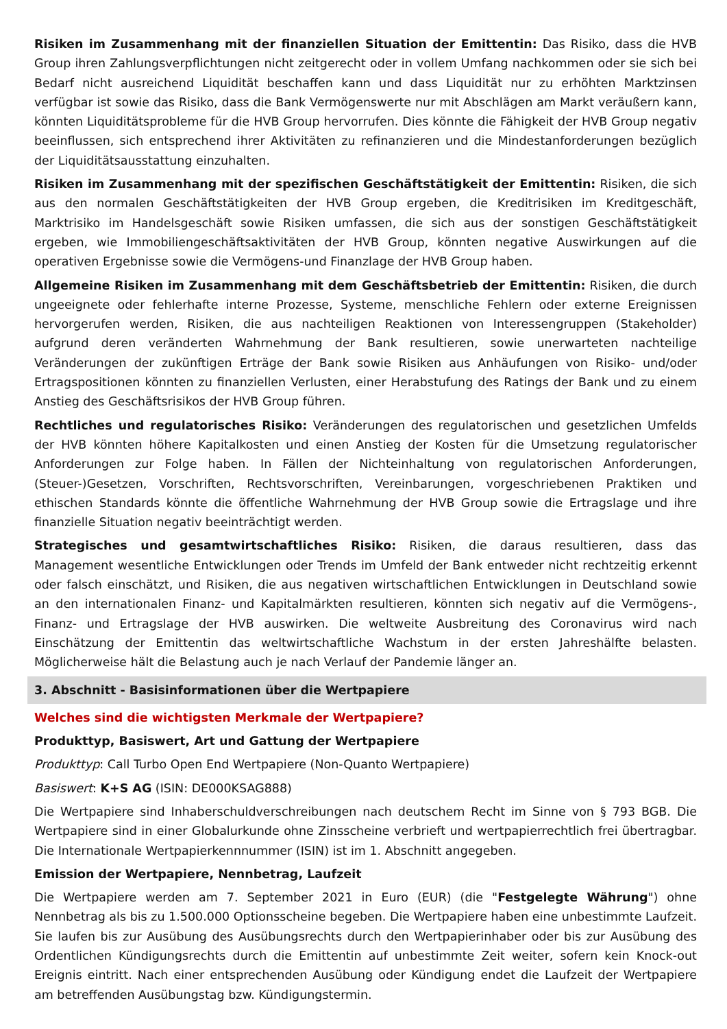Risiken im Zusammenhang mit der finanziellen Situation der Emittentin: Das Risiko, dass die HVB Group ihren Zahlungsverpflichtungen nicht zeitgerecht oder in vollem Umfang nachkommen oder sie sich bei Bedarf nicht ausreichend Liquidität beschaffen kann und dass Liquidität nur zu erhöhten Marktzinsen verfügbar ist sowie das Risiko, dass die Bank Vermögenswerte nur mit Abschlägen am Markt veräußern kann, könnten Liquiditätsprobleme für die HVB Group hervorrufen. Dies könnte die Fähigkeit der HVB Group negativ beeinflussen, sich entsprechend ihrer Aktivitäten zu refinanzieren und die Mindestanforderungen bezüglich der Liquiditätsausstattung einzuhalten.
Risiken im Zusammenhang mit der spezifischen Geschäftstätigkeit der Emittentin: Risiken, die sich aus den normalen Geschäftstätigkeiten der HVB Group ergeben, die Kreditrisiken im Kreditgeschäft, Marktrisiko im Handelsgeschäft sowie Risiken umfassen, die sich aus der sonstigen Geschäftstätigkeit ergeben, wie Immobiliengeschäftsaktivitäten der HVB Group, könnten negative Auswirkungen auf die operativen Ergebnisse sowie die Vermögens-und Finanzlage der HVB Group haben.
Allgemeine Risiken im Zusammenhang mit dem Geschäftsbetrieb der Emittentin: Risiken, die durch ungeeignete oder fehlerhafte interne Prozesse, Systeme, menschliche Fehlern oder externe Ereignissen hervorgerufen werden, Risiken, die aus nachteiligen Reaktionen von Interessengruppen (Stakeholder) aufgrund deren veränderten Wahrnehmung der Bank resultieren, sowie unerwarteten nachteilige Veränderungen der zukünftigen Erträge der Bank sowie Risiken aus Anhäufungen von Risiko- und/oder Ertragspositionen könnten zu finanziellen Verlusten, einer Herabstufung des Ratings der Bank und zu einem Anstieg des Geschäftsrisikos der HVB Group führen.
Rechtliches und regulatorisches Risiko: Veränderungen des regulatorischen und gesetzlichen Umfelds der HVB könnten höhere Kapitalkosten und einen Anstieg der Kosten für die Umsetzung regulatorischer Anforderungen zur Folge haben. In Fällen der Nichteinhaltung von regulatorischen Anforderungen, (Steuer-)Gesetzen, Vorschriften, Rechtsvorschriften, Vereinbarungen, vorgeschriebenen Praktiken und ethischen Standards könnte die öffentliche Wahrnehmung der HVB Group sowie die Ertragslage und ihre finanzielle Situation negativ beeinträchtigt werden.
Strategisches und gesamtwirtschaftliches Risiko: Risiken, die daraus resultieren, dass das Management wesentliche Entwicklungen oder Trends im Umfeld der Bank entweder nicht rechtzeitig erkennt oder falsch einschätzt, und Risiken, die aus negativen wirtschaftlichen Entwicklungen in Deutschland sowie an den internationalen Finanz- und Kapitalmärkten resultieren, könnten sich negativ auf die Vermögens-, Finanz- und Ertragslage der HVB auswirken. Die weltweite Ausbreitung des Coronavirus wird nach Einschätzung der Emittentin das weltwirtschaftliche Wachstum in der ersten Jahreshälfte belasten. Möglicherweise hält die Belastung auch je nach Verlauf der Pandemie länger an.
3. Abschnitt - Basisinformationen über die Wertpapiere
Welches sind die wichtigsten Merkmale der Wertpapiere?
Produkttyp, Basiswert, Art und Gattung der Wertpapiere
Produkttyp: Call Turbo Open End Wertpapiere (Non-Quanto Wertpapiere)
Basiswert: K+S AG (ISIN: DE000KSAG888)
Die Wertpapiere sind Inhaberschuldverschreibungen nach deutschem Recht im Sinne von § 793 BGB. Die Wertpapiere sind in einer Globalurkunde ohne Zinsscheine verbrieft und wertpapierrechtlich frei übertragbar. Die Internationale Wertpapierkennnummer (ISIN) ist im 1. Abschnitt angegeben.
Emission der Wertpapiere, Nennbetrag, Laufzeit
Die Wertpapiere werden am 7. September 2021 in Euro (EUR) (die "Festgelegte Währung") ohne Nennbetrag als bis zu 1.500.000 Optionsscheine begeben. Die Wertpapiere haben eine unbestimmte Laufzeit. Sie laufen bis zur Ausübung des Ausübungsrechts durch den Wertpapierinhaber oder bis zur Ausübung des Ordentlichen Kündigungsrechts durch die Emittentin auf unbestimmte Zeit weiter, sofern kein Knock-out Ereignis eintritt. Nach einer entsprechenden Ausübung oder Kündigung endet die Laufzeit der Wertpapiere am betreffenden Ausübungstag bzw. Kündigungstermin.